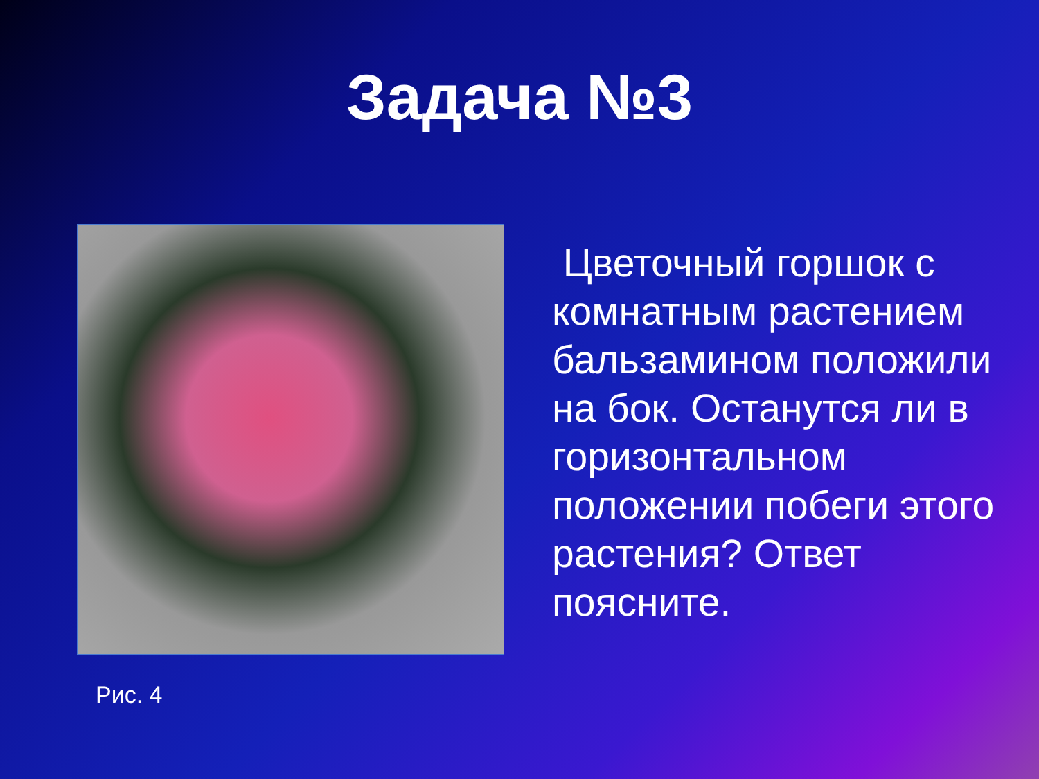Задача №3
Рис. 4
Цветочный горшок с комнатным растением бальзамином положили на бок. Останутся ли в горизонтальном положении побеги этого растения? Ответ поясните.